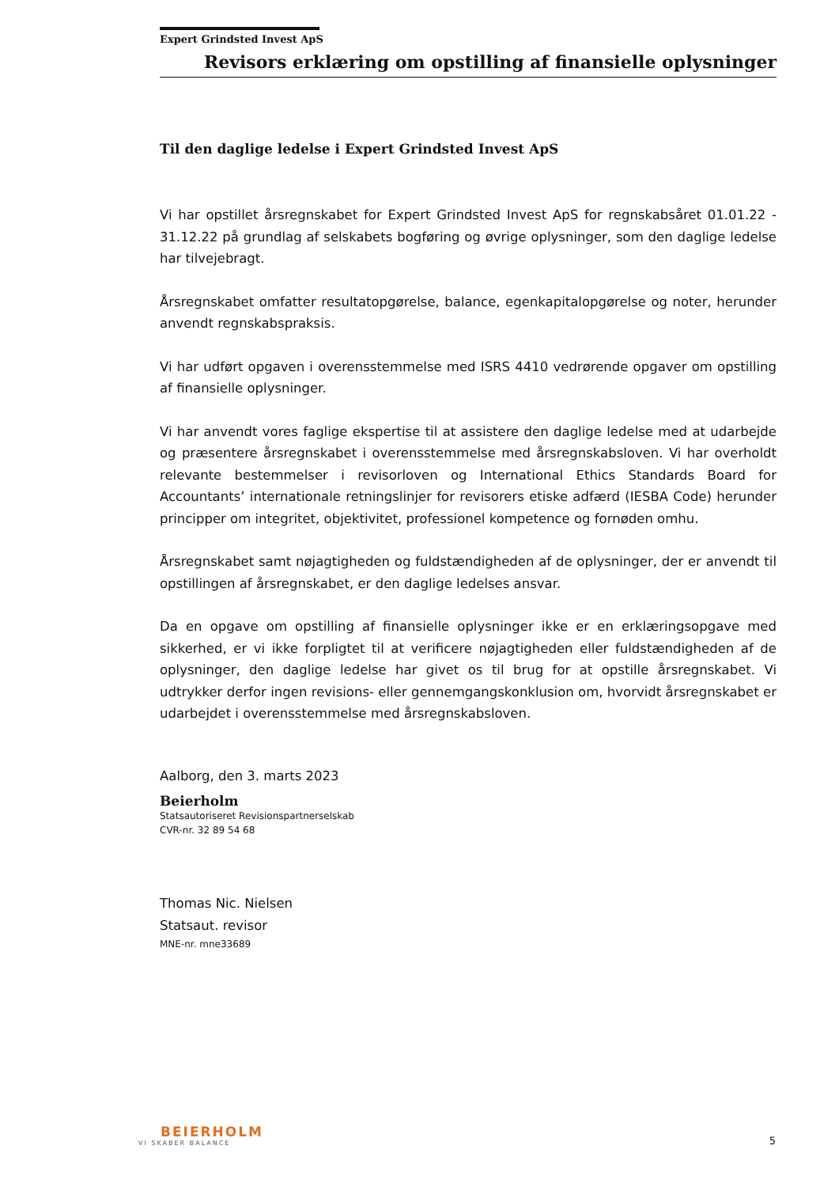Expert Grindsted Invest ApS
Revisors erklæring om opstilling af finansielle oplysninger
Til den daglige ledelse i Expert Grindsted Invest ApS
Vi har opstillet årsregnskabet for Expert Grindsted Invest ApS for regnskabsåret 01.01.22 - 31.12.22 på grundlag af selskabets bogføring og øvrige oplysninger, som den daglige ledelse har tilvejebragt.
Årsregnskabet omfatter resultatopgørelse, balance, egenkapitalopgørelse og noter, herunder anvendt regnskabspraksis.
Vi har udført opgaven i overensstemmelse med ISRS 4410 vedrørende opgaver om opstilling af finansielle oplysninger.
Vi har anvendt vores faglige ekspertise til at assistere den daglige ledelse med at udarbejde og præsentere årsregnskabet i overensstemmelse med årsregnskabsloven. Vi har overholdt relevante bestemmelser i revisorloven og International Ethics Standards Board for Accountants’ internationale retningslinjer for revisorers etiske adfærd (IESBA Code) herunder principper om integritet, objektivitet, professionel kompetence og fornøden omhu.
Årsregnskabet samt nøjagtigheden og fuldstændigheden af de oplysninger, der er anvendt til opstillingen af årsregnskabet, er den daglige ledelses ansvar.
Da en opgave om opstilling af finansielle oplysninger ikke er en erklæringsopgave med sikkerhed, er vi ikke forpligtet til at verificere nøjagtigheden eller fuldstændigheden af de oplysninger, den daglige ledelse har givet os til brug for at opstille årsregnskabet. Vi udtrykker derfor ingen revisions- eller gennemgangskonklusion om, hvorvidt årsregnskabet er udarbejdet i overensstemmelse med årsregnskabsloven.
Aalborg, den 3. marts 2023
Beierholm
Statsautoriseret Revisionspartnerselskab
CVR-nr. 32 89 54 68
Thomas Nic. Nielsen
Statsaut. revisor
MNE-nr. mne33689
BEIERHOLM
VI SKABER BALANCE
5